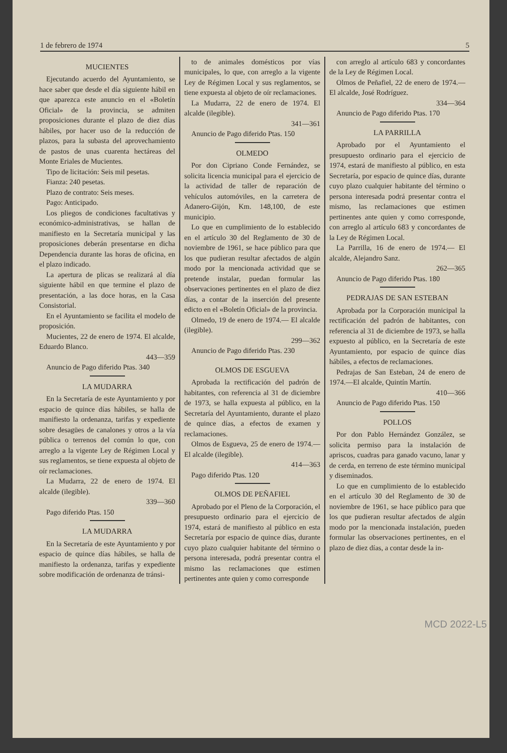1 de febrero de 1974 5
MUCIENTES
Ejecutando acuerdo del Ayuntamiento, se hace saber que desde el día siguiente hábil en que aparezca este anuncio en el «Boletín Oficial» de la provincia, se admiten proposiciones durante el plazo de diez días hábiles, por hacer uso de la reducción de plazos, para la subasta del aprovechamiento de pastos de unas cuarenta hectáreas del Monte Eriales de Mucientes.
Tipo de licitación: Seis mil pesetas.
Fianza: 240 pesetas.
Plazo de contrato: Seis meses.
Pago: Anticipado.
Los pliegos de condiciones facultativas y económico-administrativas, se hallan de manifiesto en la Secretaría municipal y las proposiciones deberán presentarse en dicha Dependencia durante las horas de oficina, en el plazo indicado.
La apertura de plicas se realizará al día siguiente hábil en que termine el plazo de presentación, a las doce horas, en la Casa Consistorial.
En el Ayuntamiento se facilita el modelo de proposición.
Mucientes, 22 de enero de 1974. El alcalde, Eduardo Blanco.
443—359
Anuncio de Pago diferido Ptas. 340
LA MUDARRA
En la Secretaría de este Ayuntamiento y por espacio de quince días hábiles, se halla de manifiesto la ordenanza, tarifas y expediente sobre desagües de canalones y otros a la vía pública o terrenos del común lo que, con arreglo a la vigente Ley de Régimen Local y sus reglamentos, se tiene expuesta al objeto de oír reclamaciones.
La Mudarra, 22 de enero de 1974. El alcalde (ilegible).
339—360
Pago diferido Ptas. 150
LA MUDARRA
En la Secretaría de este Ayuntamiento y por espacio de quince días hábiles, se halla de manifiesto la ordenanza, tarifas y expediente sobre modificación de ordenanza de tránsi-
to de animales domésticos por vías municipales, lo que, con arreglo a la vigente Ley de Régimen Local y sus reglamentos, se tiene expuesta al objeto de oír reclamaciones.
La Mudarra, 22 de enero de 1974. El alcalde (ilegible).
341—361
Anuncio de Pago diferido Ptas. 150
OLMEDO
Por don Cipriano Conde Fernández, se solicita licencia municipal para el ejercicio de la actividad de taller de reparación de vehículos automóviles, en la carretera de Adanero-Gijón, Km. 148,100, de este municipio.
Lo que en cumplimiento de lo establecido en el artículo 30 del Reglamento de 30 de noviembre de 1961, se hace público para que los que pudieran resultar afectados de algún modo por la mencionada actividad que se pretende instalar, puedan formular las observaciones pertinentes en el plazo de diez días, a contar de la inserción del presente edicto en el «Boletín Oficial» de la provincia.
Olmedo, 19 de enero de 1974.— El alcalde (ilegible).
299—362
Anuncio de Pago diferido Ptas. 230
OLMOS DE ESGUEVA
Aprobada la rectificación del padrón de habitantes, con referencia al 31 de diciembre de 1973, se halla expuesta al público, en la Secretaría del Ayuntamiento, durante el plazo de quince días, a efectos de examen y reclamaciones.
Olmos de Esgueva, 25 de enero de 1974.—El alcalde (ilegible).
414—363
Pago diferido Ptas. 120
OLMOS DE PEÑAFIEL
Aprobado por el Pleno de la Corporación, el presupuesto ordinario para el ejercicio de 1974, estará de manifiesto al público en esta Secretaría por espacio de quince días, durante cuyo plazo cualquier habitante del término o persona interesada, podrá presentar contra el mismo las reclamaciones que estimen pertinentes ante quien y como corresponde
con arreglo al artículo 683 y concordantes de la Ley de Régimen Local.
Olmos de Peñafiel, 22 de enero de 1974.—El alcalde, José Rodríguez.
334—364
Anuncio de Pago diferido Ptas. 170
LA PARRILLA
Aprobado por el Ayuntamiento el presupuesto ordinario para el ejercicio de 1974, estará de manifiesto al público, en esta Secretaría, por espacio de quince días, durante cuyo plazo cualquier habitante del término o persona interesada podrá presentar contra el mismo, las reclamaciones que estimen pertinentes ante quien y como corresponde, con arreglo al artículo 683 y concordantes de la Ley de Régimen Local.
La Parrilla, 16 de enero de 1974.— El alcalde, Alejandro Sanz.
262—365
Anuncio de Pago diferido Ptas. 180
PEDRAJAS DE SAN ESTEBAN
Aprobada por la Corporación municipal la rectificación del padrón de habitantes, con referencia al 31 de diciembre de 1973, se halla expuesto al público, en la Secretaría de este Ayuntamiento, por espacio de quince días hábiles, a efectos de reclamaciones.
Pedrajas de San Esteban, 24 de enero de 1974.—El alcalde, Quintín Martín.
410—366
Anuncio de Pago diferido Ptas. 150
POLLOS
Por don Pablo Hernández González, se solicita permiso para la instalación de apriscos, cuadras para ganado vacuno, lanar y de cerda, en terreno de este término municipal y diseminados.
Lo que en cumplimiento de lo establecido en el artículo 30 del Reglamento de 30 de noviembre de 1961, se hace público para que los que pudieran resultar afectados de algún modo por la mencionada instalación, pueden formular las observaciones pertinentes, en el plazo de diez días, a contar desde la in-
MCD 2022-L5